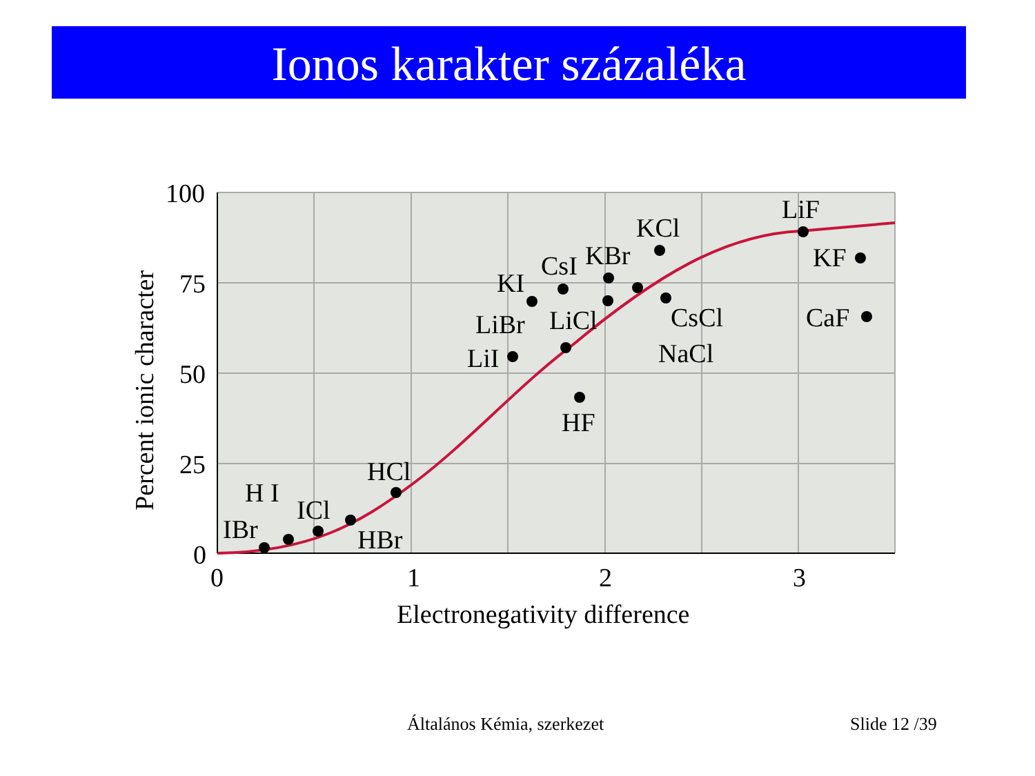Ionos karakter százaléka
100
75
50
25
0
0
1
2
3
Electronegativity difference
Percent ionic character
IBr
H I
ICl
HBr
HCl
LiI
LiBr
LiCl
KI
CsI
KBr
KCl
CsCl
NaCl
HF
LiF
KF
CaF
Általános Kémia, szerkezet Slide 12 /39